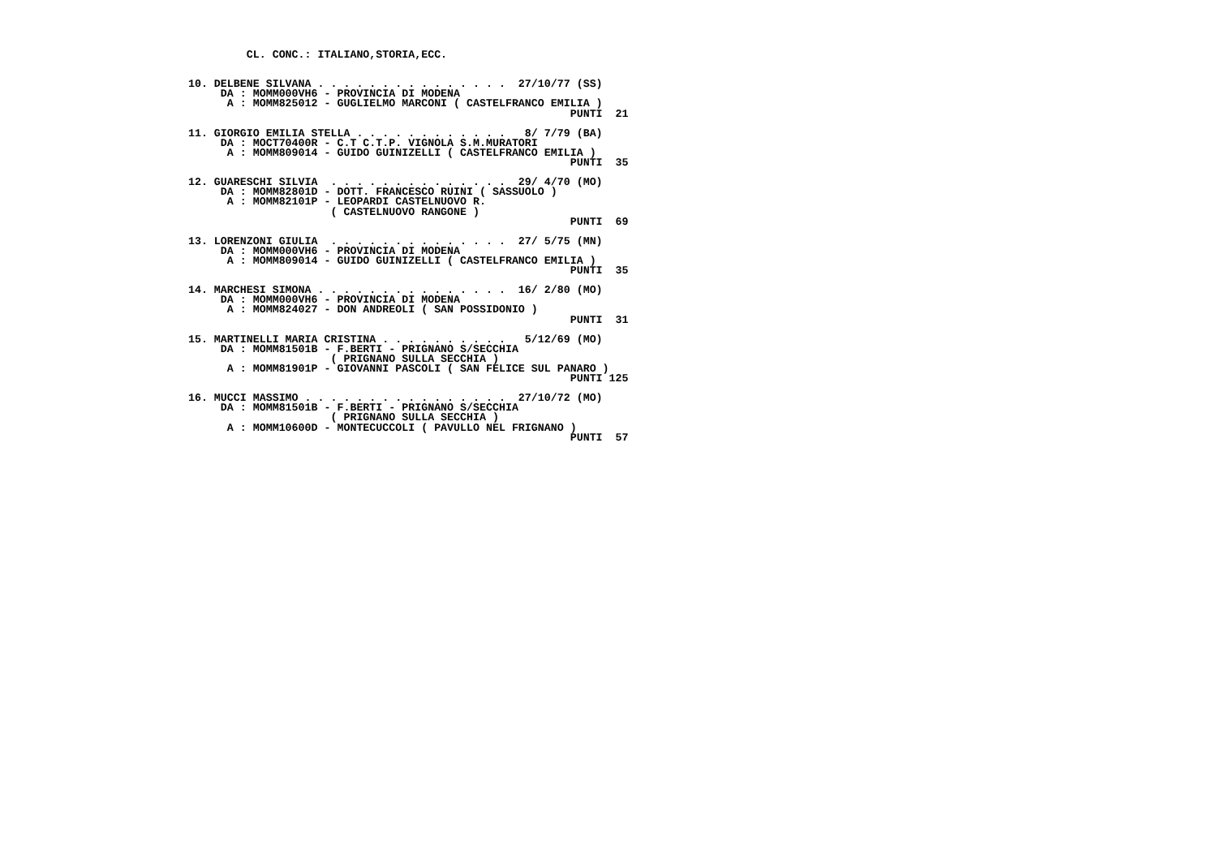CL. CONC.: ITALIANO,STORIA,ECC.


    10. DELBENE SILVANA . . . . . . . . . . . . . . .  27/10/77 (SS)
         DA : MOMM000VH6 - PROVINCIA DI MODENA
          A : MOMM825012 - GUGLIELMO MARCONI ( CASTELFRANCO EMILIA )
                                                               PUNTI  21

    11. GIORGIO EMILIA STELLA . . . . . . . . . . . .   8/ 7/79 (BA)
         DA : MOCT70400R - C.T C.T.P. VIGNOLA S.M.MURATORI
          A : MOMM809014 - GUIDO GUINIZELLI ( CASTELFRANCO EMILIA )
                                                               PUNTI  35

    12. GUARESCHI SILVIA  . . . . . . . . . . . . . .  29/ 4/70 (MO)
         DA : MOMM82801D - DOTT. FRANCESCO RUINI ( SASSUOLO )
          A : MOMM82101P - LEOPARDI CASTELNUOVO R.
                          ( CASTELNUOVO RANGONE )
                                                               PUNTI  69

    13. LORENZONI GIULIA  . . . . . . . . . . . . . .  27/ 5/75 (MN)
         DA : MOMM000VH6 - PROVINCIA DI MODENA
          A : MOMM809014 - GUIDO GUINIZELLI ( CASTELFRANCO EMILIA )
                                                               PUNTI  35

    14. MARCHESI SIMONA . . . . . . . . . . . . . . .  16/ 2/80 (MO)
         DA : MOMM000VH6 - PROVINCIA DI MODENA
          A : MOMM824027 - DON ANDREOLI ( SAN POSSIDONIO )
                                                               PUNTI  31

    15. MARTINELLI MARIA CRISTINA . . . . . . . . . .   5/12/69 (MO)
         DA : MOMM81501B - F.BERTI - PRIGNANO S/SECCHIA
                          ( PRIGNANO SULLA SECCHIA )
          A : MOMM81901P - GIOVANNI PASCOLI ( SAN FELICE SUL PANARO )
                                                               PUNTI 125

    16. MUCCI MASSIMO . . . . . . . . . . . . . . . .  27/10/72 (MO)
         DA : MOMM81501B - F.BERTI - PRIGNANO S/SECCHIA
                          ( PRIGNANO SULLA SECCHIA )
          A : MOMM10600D - MONTECUCCOLI ( PAVULLO NEL FRIGNANO )
                                                               PUNTI  57